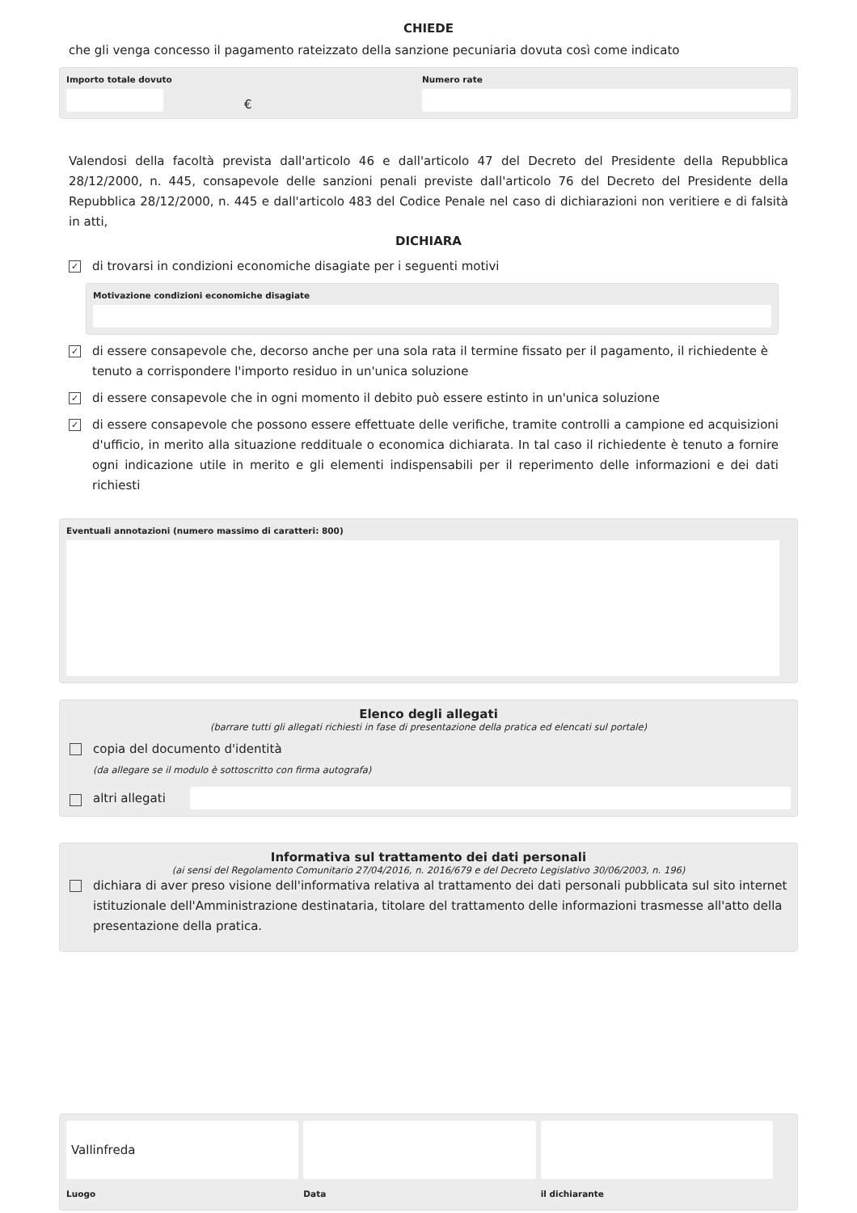CHIEDE
che gli venga concesso il pagamento rateizzato della sanzione pecuniaria dovuta così come indicato
Importo totale dovuto
€
Numero rate
Valendosi della facoltà prevista dall'articolo 46 e dall'articolo 47 del Decreto del Presidente della Repubblica 28/12/2000, n. 445, consapevole delle sanzioni penali previste dall'articolo 76 del Decreto del Presidente della Repubblica 28/12/2000, n. 445 e dall'articolo 483 del Codice Penale nel caso di dichiarazioni non veritiere e di falsità in atti,
DICHIARA
✓
di trovarsi in condizioni economiche disagiate per i seguenti motivi
Motivazione condizioni economiche disagiate
✓
di essere consapevole che, decorso anche per una sola rata il termine fissato per il pagamento, il richiedente è tenuto a corrispondere l'importo residuo in un'unica soluzione
✓
di essere consapevole che in ogni momento il debito può essere estinto in un'unica soluzione
✓
di essere consapevole che possono essere effettuate delle verifiche, tramite controlli a campione ed acquisizioni d'ufficio, in merito alla situazione reddituale o economica dichiarata. In tal caso il richiedente è tenuto a fornire ogni indicazione utile in merito e gli elementi indispensabili per il reperimento delle informazioni e dei dati richiesti
Eventuali annotazioni (numero massimo di caratteri: 800)
Elenco degli allegati
(barrare tutti gli allegati richiesti in fase di presentazione della pratica ed elencati sul portale)
copia del documento d'identità
(da allegare se il modulo è sottoscritto con firma autografa)
altri allegati
Informativa sul trattamento dei dati personali
(ai sensi del Regolamento Comunitario 27/04/2016, n. 2016/679 e del Decreto Legislativo 30/06/2003, n. 196)
dichiara di aver preso visione dell'informativa relativa al trattamento dei dati personali pubblicata sul sito internet istituzionale dell'Amministrazione destinataria, titolare del trattamento delle informazioni trasmesse all'atto della presentazione della pratica.
Vallinfreda
Luogo
Data il dichiarante